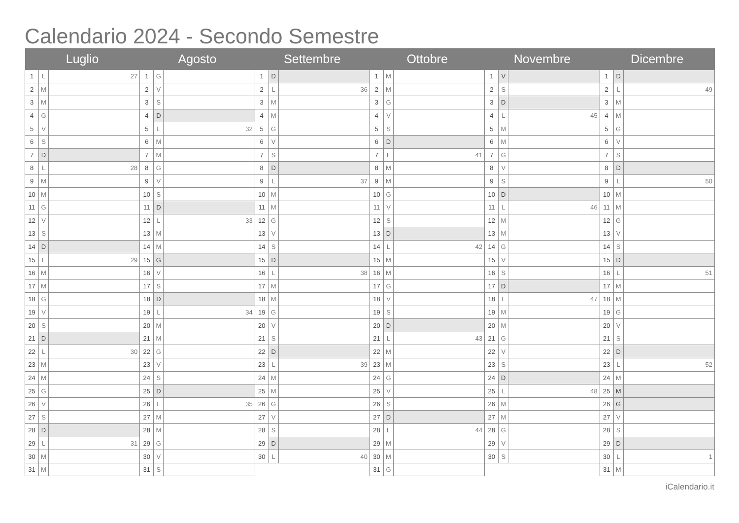Calendario 2024 - Secondo Semestre
| Luglio | | | Agosto | | | Settembre | | | Ottobre | | | Novembre | | | Dicembre | | |
| --- | --- | --- | --- | --- | --- | --- | --- | --- | --- | --- | --- | --- | --- | --- | --- | --- | --- |
| 1 | L | 27 | 1 | G | | 1 | D | | 1 | M | | 1 | V | | 1 | D | |
| 2 | M | | 2 | V | | 2 | L | 36 | 2 | M | | 2 | S | | 2 | L | 49 |
| 3 | M | | 3 | S | | 3 | M | | 3 | G | | 3 | D | | 3 | M | |
| 4 | G | | 4 | D | | 4 | M | | 4 | V | | 4 | L | 45 | 4 | M | |
| 5 | V | | 5 | L | 32 | 5 | G | | 5 | S | | 5 | M | | 5 | G | |
| 6 | S | | 6 | M | | 6 | V | | 6 | D | | 6 | M | | 6 | V | |
| 7 | D | | 7 | M | | 7 | S | | 7 | L | 41 | 7 | G | | 7 | S | |
| 8 | L | 28 | 8 | G | | 8 | D | | 8 | M | | 8 | V | | 8 | D | |
| 9 | M | | 9 | V | | 9 | L | 37 | 9 | M | | 9 | S | | 9 | L | 50 |
| 10 | M | | 10 | S | | 10 | M | | 10 | G | | 10 | D | | 10 | M | |
| 11 | G | | 11 | D | | 11 | M | | 11 | V | | 11 | L | 46 | 11 | M | |
| 12 | V | | 12 | L | 33 | 12 | G | | 12 | S | | 12 | M | | 12 | G | |
| 13 | S | | 13 | M | | 13 | V | | 13 | D | | 13 | M | | 13 | V | |
| 14 | D | | 14 | M | | 14 | S | | 14 | L | 42 | 14 | G | | 14 | S | |
| 15 | L | 29 | 15 | G | | 15 | D | | 15 | M | | 15 | V | | 15 | D | |
| 16 | M | | 16 | V | | 16 | L | 38 | 16 | M | | 16 | S | | 16 | L | 51 |
| 17 | M | | 17 | S | | 17 | M | | 17 | G | | 17 | D | | 17 | M | |
| 18 | G | | 18 | D | | 18 | M | | 18 | V | | 18 | L | 47 | 18 | M | |
| 19 | V | | 19 | L | 34 | 19 | G | | 19 | S | | 19 | M | | 19 | G | |
| 20 | S | | 20 | M | | 20 | V | | 20 | D | | 20 | M | | 20 | V | |
| 21 | D | | 21 | M | | 21 | S | | 21 | L | 43 | 21 | G | | 21 | S | |
| 22 | L | 30 | 22 | G | | 22 | D | | 22 | M | | 22 | V | | 22 | D | |
| 23 | M | | 23 | V | | 23 | L | 39 | 23 | M | | 23 | S | | 23 | L | 52 |
| 24 | M | | 24 | S | | 24 | M | | 24 | G | | 24 | D | | 24 | M | |
| 25 | G | | 25 | D | | 25 | M | | 25 | V | | 25 | L | 48 | 25 | M | |
| 26 | V | | 26 | L | 35 | 26 | G | | 26 | S | | 26 | M | | 26 | G | |
| 27 | S | | 27 | M | | 27 | V | | 27 | D | | 27 | M | | 27 | V | |
| 28 | D | | 28 | M | | 28 | S | | 28 | L | 44 | 28 | G | | 28 | S | |
| 29 | L | 31 | 29 | G | | 29 | D | | 29 | M | | 29 | V | | 29 | D | |
| 30 | M | | 30 | V | | 30 | L | 40 | 30 | M | | 30 | S | | 30 | L | 1 |
| 31 | M | | 31 | S | | | | | 31 | G | | | | | 31 | M | |
iCalendario.it